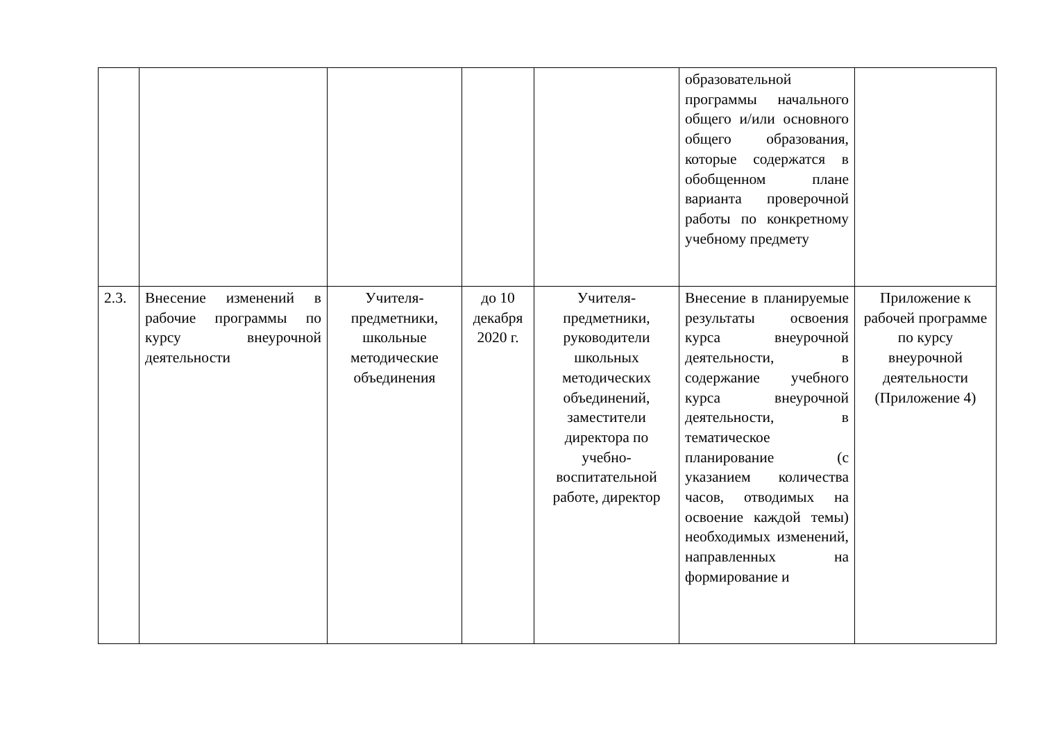| | | | | | образовательной программы начального общего и/или основного общего образования, которые содержатся в обобщенном плане варианта проверочной работы по конкретному учебному предмету | |
| 2.3. | Внесение изменений в рабочие программы по курсу внеурочной деятельности | Учителя-предметники, школьные методические объединения | до 10 декабря 2020 г. | Учителя-предметники, руководители школьных методических объединений, заместители директора по учебно-воспитательной работе, директор | Внесение в планируемые результаты освоения курса внеурочной деятельности, в содержание учебного курса внеурочной деятельности, в тематическое планирование (с указанием количества часов, отводимых на освоение каждой темы) необходимых изменений, направленных на формирование и | Приложение к рабочей программе по курсу внеурочной деятельности (Приложение 4) |